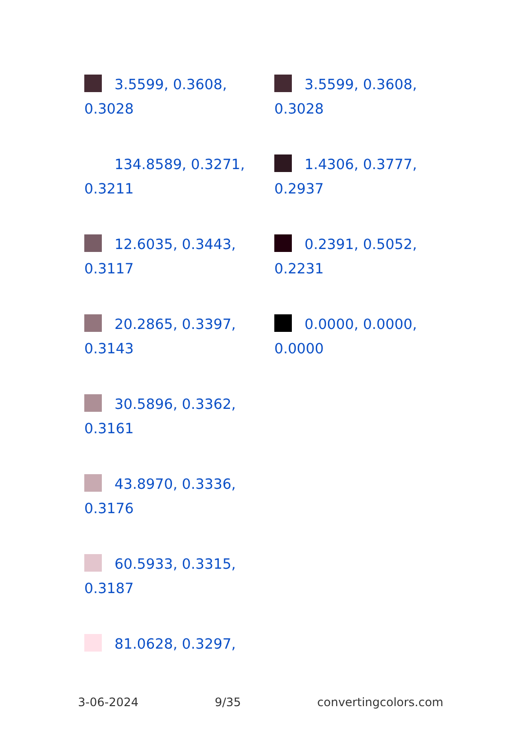3.5599, 0.3608, 0.3028
134.8589, 0.3271, 0.3211
12.6035, 0.3443, 0.3117
20.2865, 0.3397, 0.3143
30.5896, 0.3362, 0.3161
43.8970, 0.3336, 0.3176
60.5933, 0.3315, 0.3187
81.0628, 0.3297,
3.5599, 0.3608, 0.3028
1.4306, 0.3777, 0.2937
0.2391, 0.5052, 0.2231
0.0000, 0.0000, 0.0000
3-06-2024 9/35 convertingcolors.com